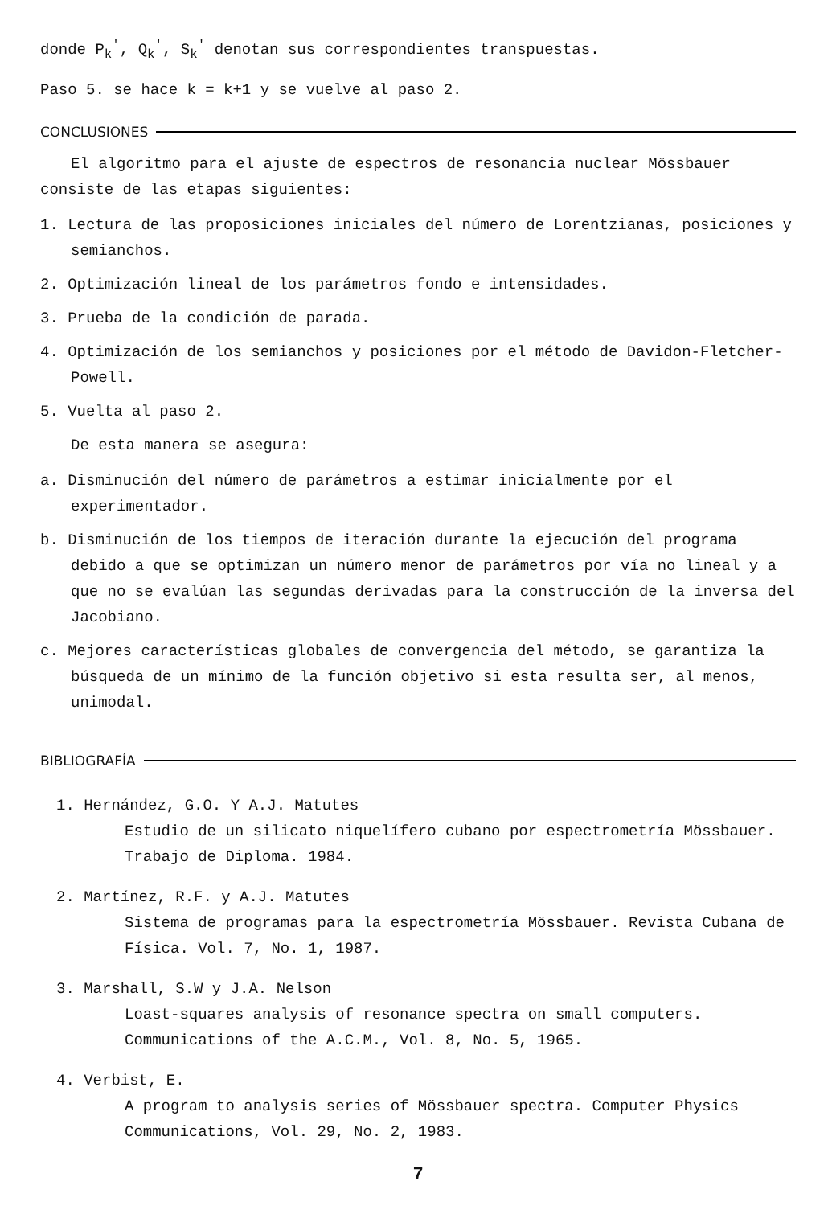donde P<sub>k</sub><sup>'</sup>, Q<sub>k</sub><sup>'</sup>, S<sub>k</sub><sup>'</sup> denotan sus correspondientes transpuestas.
Paso 5. se hace k = k+1 y se vuelve al paso 2.
CONCLUSIONES
El algoritmo para el ajuste de espectros de resonancia nuclear Mössbauer consiste de las etapas siguientes:
1. Lectura de las proposiciones iniciales del número de Lorentzianas, posiciones y semianchos.
2. Optimización lineal de los parámetros fondo e intensidades.
3. Prueba de la condición de parada.
4. Optimización de los semianchos y posiciones por el método de Davidon-Fletcher-Powell.
5. Vuelta al paso 2.
De esta manera se asegura:
a. Disminución del número de parámetros a estimar inicialmente por el experimentador.
b. Disminución de los tiempos de iteración durante la ejecución del programa debido a que se optimizan un número menor de parámetros por vía no lineal y a que no se evalúan las segundas derivadas para la construcción de la inversa del Jacobiano.
c. Mejores características globales de convergencia del método, se garantiza la búsqueda de un mínimo de la función objetivo si esta resulta ser, al menos, unimodal.
BIBLIOGRAFÍA
1. Hernández, G.O. Y A.J. Matutes
Estudio de un silicato niquelífero cubano por espectrometría Mössbauer. Trabajo de Diploma. 1984.
2. Martínez, R.F. y A.J. Matutes
Sistema de programas para la espectrometría Mössbauer. Revista Cubana de Física. Vol. 7, No. 1, 1987.
3. Marshall, S.W y J.A. Nelson
Loast-squares analysis of resonance spectra on small computers. Communications of the A.C.M., Vol. 8, No. 5, 1965.
4. Verbist, E.
A program to analysis series of Mössbauer spectra. Computer Physics Communications, Vol. 29, No. 2, 1983.
7